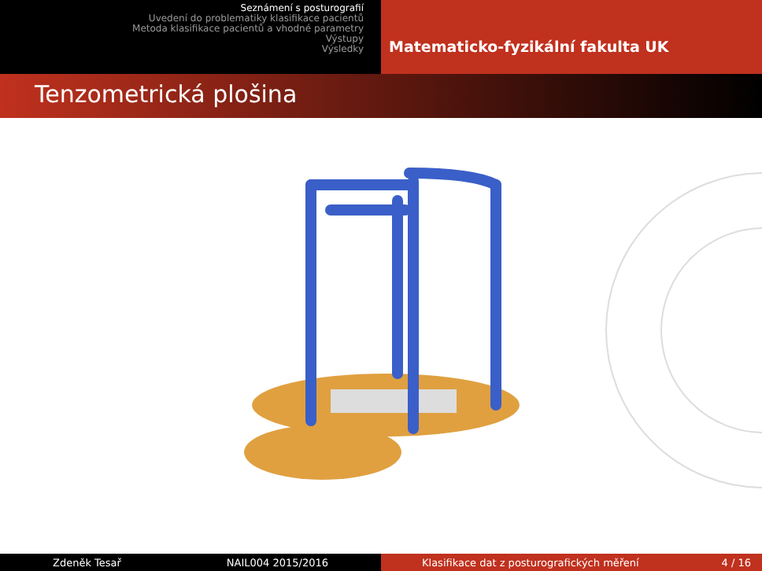Seznámení s posturografií
Uvedení do problematiky klasifikace pacientů
Metoda klasifikace pacientů a vhodné parametry
Výstupy
Výsledky
Matematicko-fyzikální fakulta UK
Tenzometrická plošina
Zdeněk Tesař NAIL004 2015/2016 Klasifikace dat z posturografických měření 4 / 16